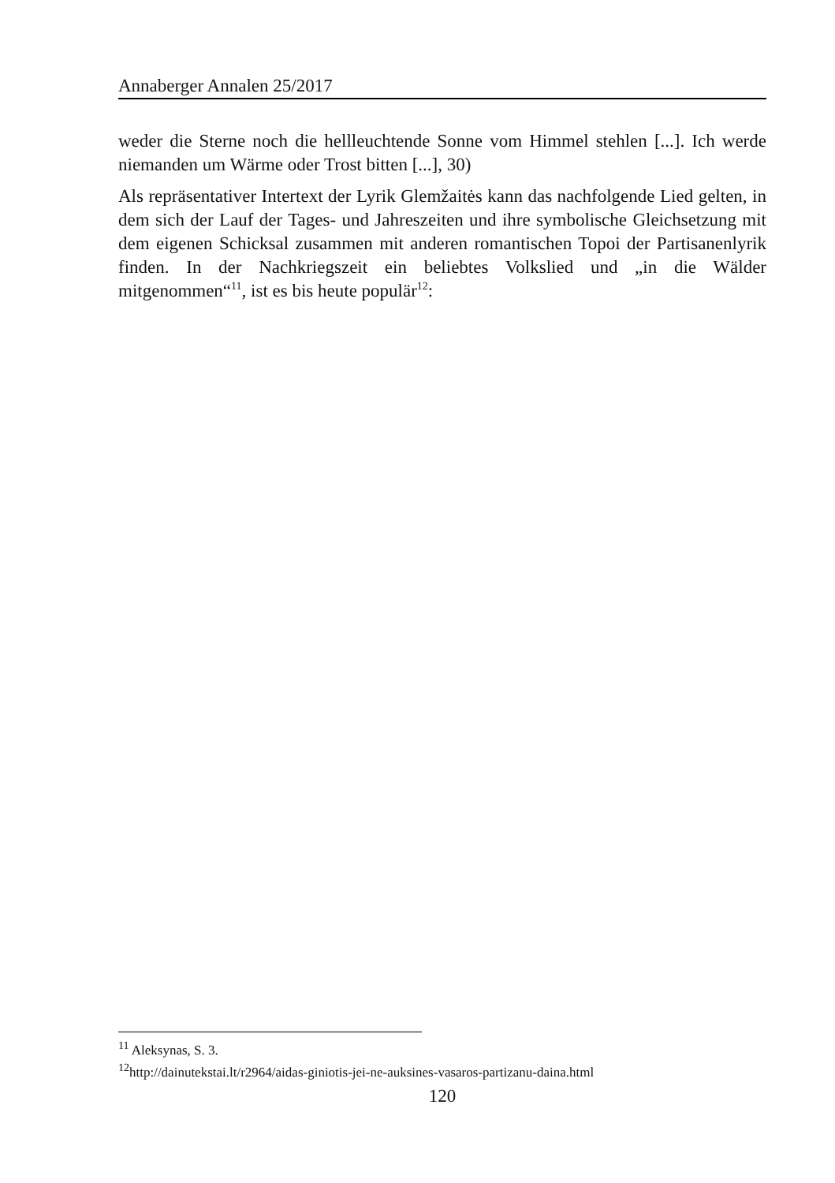Annaberger Annalen 25/2017
weder die Sterne noch die hellleuchtende Sonne vom Himmel stehlen [...]. Ich werde niemanden um Wärme oder Trost bitten [...], 30)
Als repräsentativer Intertext der Lyrik Glemžaitės kann das nachfolgende Lied gelten, in dem sich der Lauf der Tages- und Jahreszeiten und ihre symbolische Gleichsetzung mit dem eigenen Schicksal zusammen mit anderen romantischen Topoi der Partisanenlyrik finden. In der Nachkriegszeit ein beliebtes Volkslied und „in die Wälder mitgenommen“<sup>11</sup>, ist es bis heute populär<sup>12</sup>:
<sup>11</sup> Aleksynas, S. 3.
<sup>12</sup> http://dainutekstai.lt/r2964/aidas-giniotis-jei-ne-auksines-vasaros-partizanu-daina.html
120